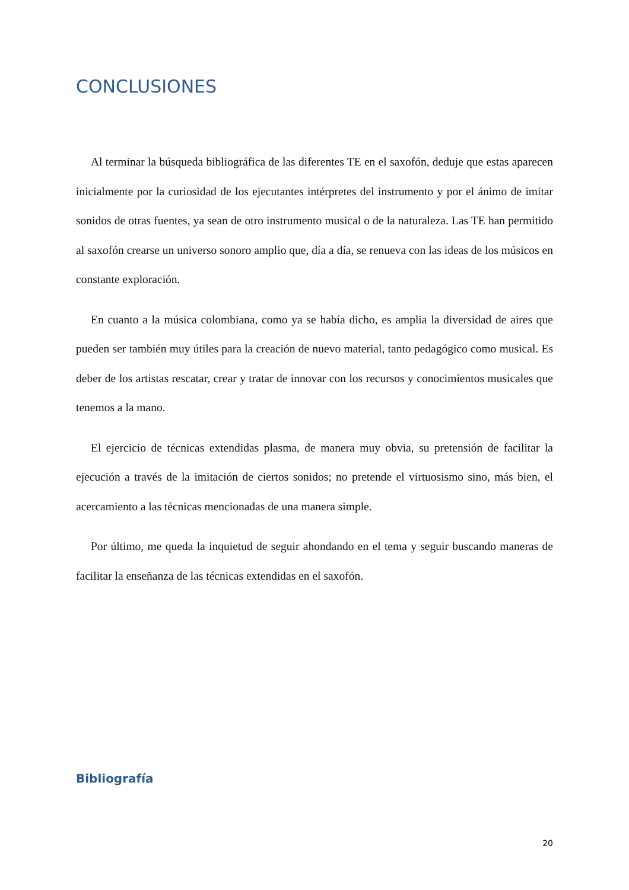CONCLUSIONES
Al terminar la búsqueda bibliográfica de las diferentes TE en el saxofón, deduje que estas aparecen inicialmente por la curiosidad de los ejecutantes intérpretes del instrumento y por el ánimo de imitar sonidos de otras fuentes, ya sean de otro instrumento musical o de la naturaleza. Las TE han permitido al saxofón crearse un universo sonoro amplio que, día a día, se renueva con las ideas de los músicos en constante exploración.
En cuanto a la música colombiana, como ya se había dicho, es amplia la diversidad de aires que pueden ser también muy útiles para la creación de nuevo material, tanto pedagógico como musical. Es deber de los artistas rescatar, crear y tratar de innovar con los recursos y conocimientos musicales que tenemos a la mano.
El ejercicio de técnicas extendidas plasma, de manera muy obvia, su pretensión de facilitar la ejecución a través de la imitación de ciertos sonidos; no pretende el virtuosismo sino, más bien, el acercamiento a las técnicas mencionadas de una manera simple.
Por último, me queda la inquietud de seguir ahondando en el tema y seguir buscando maneras de facilitar la enseñanza de las técnicas extendidas en el saxofón.
Bibliografía
20